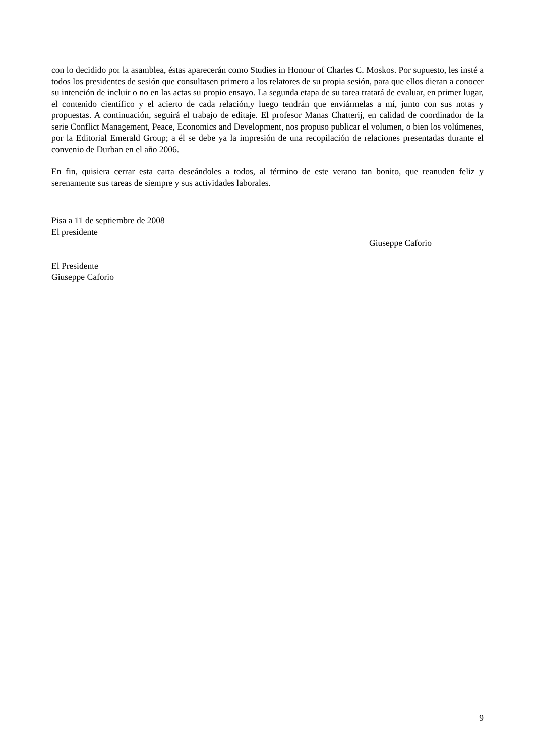con lo decidido por la asamblea, éstas aparecerán como Studies in Honour of Charles C. Moskos. Por supuesto, les insté a todos los presidentes de sesión que consultasen primero a los relatores de su propia sesión, para que ellos dieran a conocer su intención de incluir o no en las actas su propio ensayo. La segunda etapa de su tarea tratará de evaluar, en primer lugar, el contenido científico y el acierto de cada relación,y luego tendrán que enviármelas a mí, junto con sus notas y propuestas. A continuación, seguirá el trabajo de editaje. El profesor Manas Chatterij, en calidad de coordinador de la serie Conflict Management, Peace, Economics and Development, nos propuso publicar el volumen, o bien los volúmenes, por la Editorial Emerald Group; a él se debe ya la impresión de una recopilación de relaciones presentadas durante el convenio de Durban en el año 2006.
En fin, quisiera cerrar esta carta deseándoles a todos, al término de este verano tan bonito, que reanuden feliz y serenamente sus tareas de siempre y sus actividades laborales.
Pisa a 11 de septiembre de 2008
El presidente
Giuseppe Caforio
El Presidente
Giuseppe Caforio
9